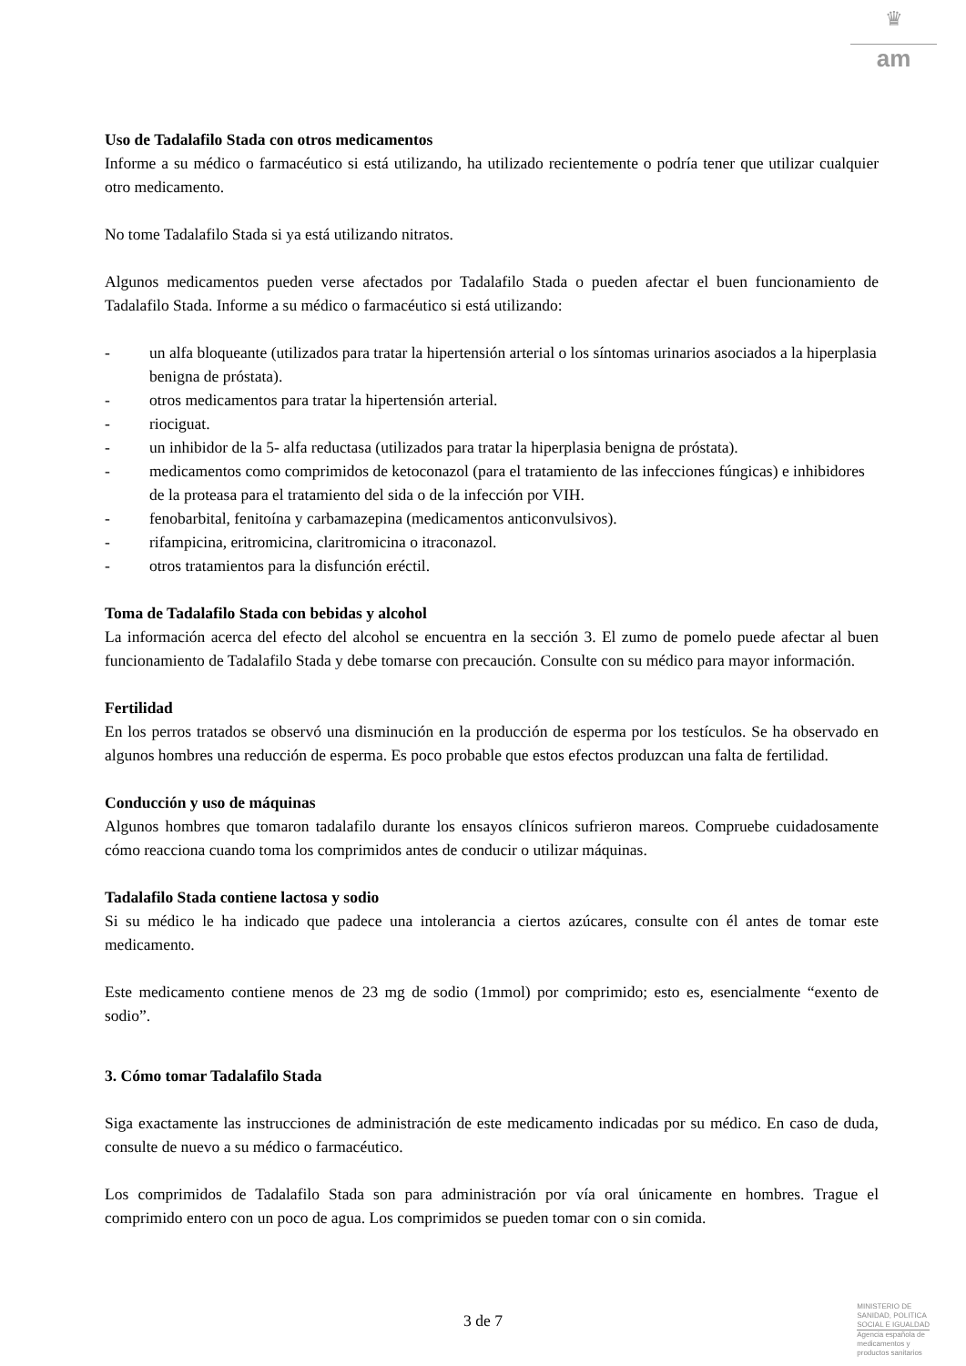♛
am
Uso de Tadalafilo Stada con otros medicamentos
Informe a su médico o farmacéutico si está utilizando, ha utilizado recientemente o podría tener que utilizar cualquier otro medicamento.
No tome Tadalafilo Stada si ya está utilizando nitratos.
Algunos medicamentos pueden verse afectados por Tadalafilo Stada o pueden afectar el buen funcionamiento de Tadalafilo Stada. Informe a su médico o farmacéutico si está utilizando:
- un alfa bloqueante (utilizados para tratar la hipertensión arterial o los síntomas urinarios asociados a la hiperplasia benigna de próstata).
- otros medicamentos para tratar la hipertensión arterial.
- riociguat.
- un inhibidor de la 5- alfa reductasa (utilizados para tratar la hiperplasia benigna de próstata).
- medicamentos como comprimidos de ketoconazol (para el tratamiento de las infecciones fúngicas) e inhibidores de la proteasa para el tratamiento del sida o de la infección por VIH.
- fenobarbital, fenitoína y carbamazepina (medicamentos anticonvulsivos).
- rifampicina, eritromicina, claritromicina o itraconazol.
- otros tratamientos para la disfunción eréctil.
Toma de Tadalafilo Stada con bebidas y alcohol
La información acerca del efecto del alcohol se encuentra en la sección 3. El zumo de pomelo puede afectar al buen funcionamiento de Tadalafilo Stada y debe tomarse con precaución. Consulte con su médico para mayor información.
Fertilidad
En los perros tratados se observó una disminución en la producción de esperma por los testículos. Se ha observado en algunos hombres una reducción de esperma. Es poco probable que estos efectos produzcan una falta de fertilidad.
Conducción y uso de máquinas
Algunos hombres que tomaron tadalafilo durante los ensayos clínicos sufrieron mareos. Compruebe cuidadosamente cómo reacciona cuando toma los comprimidos antes de conducir o utilizar máquinas.
Tadalafilo Stada contiene lactosa y sodio
Si su médico le ha indicado que padece una intolerancia a ciertos azúcares, consulte con él antes de tomar este medicamento.
Este medicamento contiene menos de 23 mg de sodio (1mmol) por comprimido; esto es, esencialmente “exento de sodio”.
3. Cómo tomar Tadalafilo Stada
Siga exactamente las instrucciones de administración de este medicamento indicadas por su médico. En caso de duda, consulte de nuevo a su médico o farmacéutico.
Los comprimidos de Tadalafilo Stada son para administración por vía oral únicamente en hombres. Trague el comprimido entero con un poco de agua. Los comprimidos se pueden tomar con o sin comida.
3 de 7
MINISTERIO DE
SANIDAD, POLITICA
SOCIAL E IGUALDAD
Agencia española de
medicamentos y
productos sanitarios